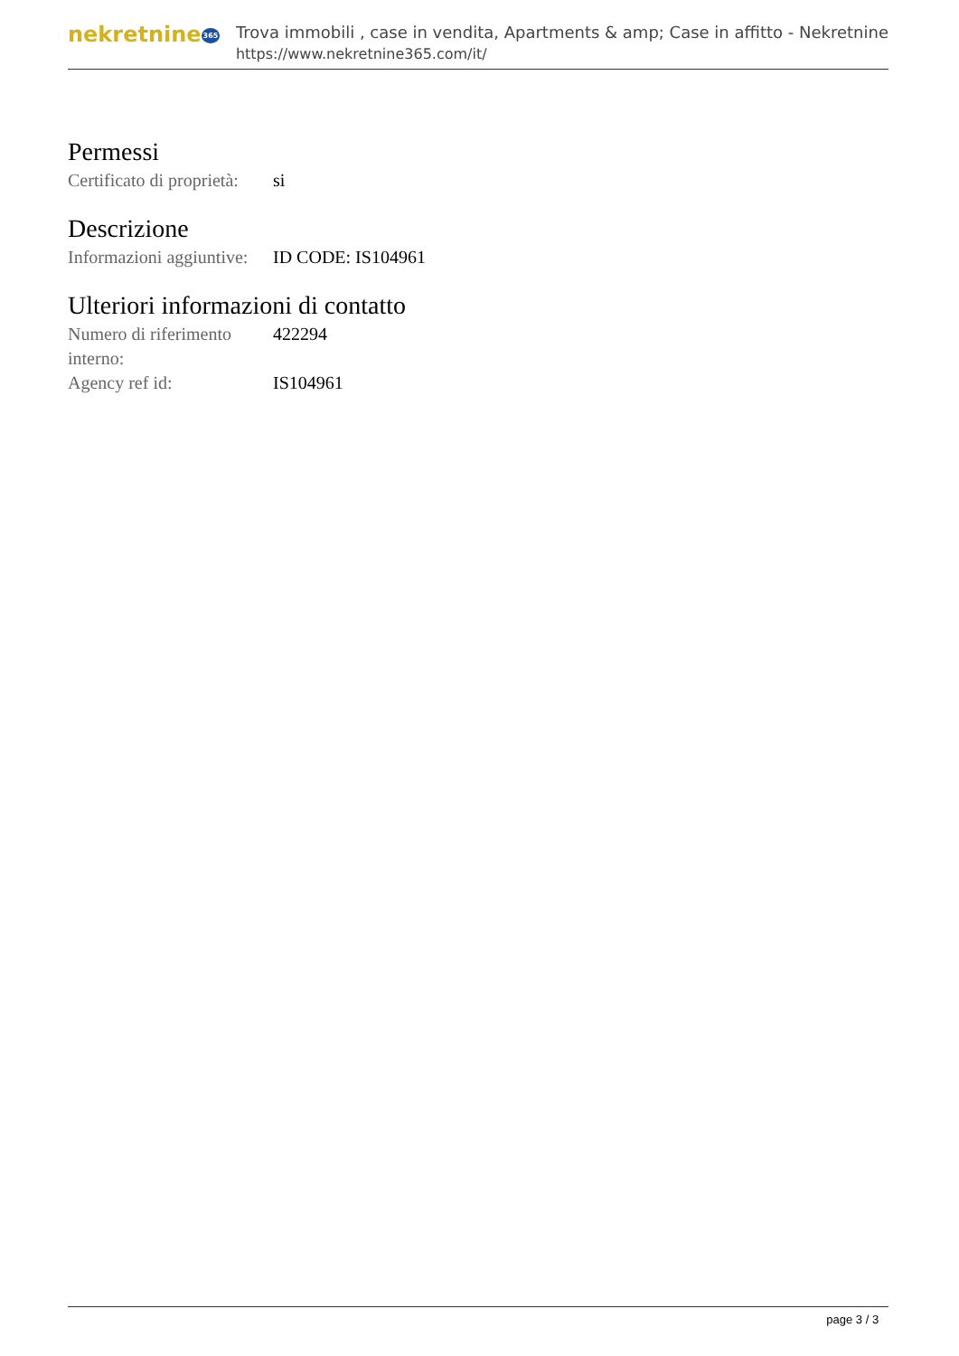nekretnine365
Trova immobili , case in vendita, Apartments & amp; Case in affitto - Nekretnine
https://www.nekretnine365.com/it/
Permessi
| Certificato di proprietà: | si |
Descrizione
| Informazioni aggiuntive: | ID CODE: IS104961 |
Ulteriori informazioni di contatto
| Numero di riferimento interno: | 422294 |
| Agency ref id: | IS104961 |
page 3 / 3